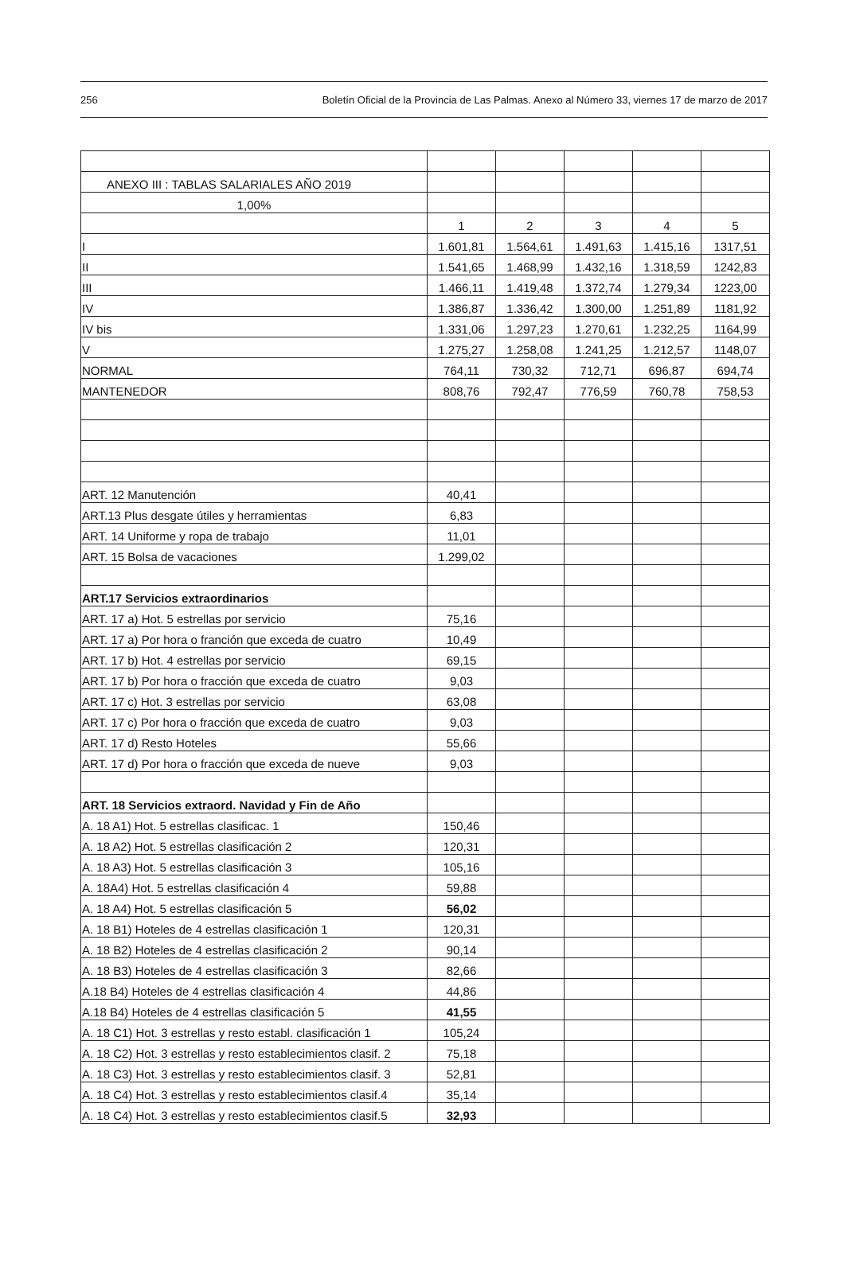256 Boletín Oficial de la Provincia de Las Palmas. Anexo al Número 33, viernes 17 de marzo de 2017
| ANEXO III : TABLAS SALARIALES AÑO 2019 | | | | | |
| 1,00% | | | | | |
| | 1 | 2 | 3 | 4 | 5 |
| I | 1.601,81 | 1.564,61 | 1.491,63 | 1.415,16 | 1317,51 |
| II | 1.541,65 | 1.468,99 | 1.432,16 | 1.318,59 | 1242,83 |
| III | 1.466,11 | 1.419,48 | 1.372,74 | 1.279,34 | 1223,00 |
| IV | 1.386,87 | 1.336,42 | 1.300,00 | 1.251,89 | 1181,92 |
| IV bis | 1.331,06 | 1.297,23 | 1.270,61 | 1.232,25 | 1164,99 |
| V | 1.275,27 | 1.258,08 | 1.241,25 | 1.212,57 | 1148,07 |
| NORMAL | 764,11 | 730,32 | 712,71 | 696,87 | 694,74 |
| MANTENEDOR | 808,76 | 792,47 | 776,59 | 760,78 | 758,53 |
| ART. 12 Manutención | 40,41 | | | | |
| ART.13 Plus desgate útiles y herramientas | 6,83 | | | | |
| ART. 14 Uniforme y ropa de trabajo | 11,01 | | | | |
| ART. 15 Bolsa de vacaciones | 1.299,02 | | | | |
| ART.17 Servicios extraordinarios | | | | | |
| ART. 17 a) Hot. 5 estrellas por servicio | 75,16 | | | | |
| ART. 17 a) Por hora o franción que exceda de cuatro | 10,49 | | | | |
| ART. 17 b) Hot. 4 estrellas por servicio | 69,15 | | | | |
| ART. 17 b) Por hora o fracción que exceda de cuatro | 9,03 | | | | |
| ART. 17 c) Hot. 3 estrellas por servicio | 63,08 | | | | |
| ART. 17 c) Por hora o fracción que exceda de cuatro | 9,03 | | | | |
| ART. 17 d) Resto Hoteles | 55,66 | | | | |
| ART. 17 d) Por hora o fracción que exceda de nueve | 9,03 | | | | |
| ART. 18 Servicios extraord. Navidad y Fin de Año | | | | | |
| A. 18 A1) Hot. 5 estrellas clasificac. 1 | 150,46 | | | | |
| A. 18 A2) Hot. 5 estrellas clasificación 2 | 120,31 | | | | |
| A. 18 A3) Hot. 5 estrellas clasificación 3 | 105,16 | | | | |
| A. 18A4) Hot. 5 estrellas clasificación 4 | 59,88 | | | | |
| A. 18 A4) Hot. 5 estrellas clasificación 5 | 56,02 | | | | |
| A. 18 B1) Hoteles de 4 estrellas clasificación 1 | 120,31 | | | | |
| A. 18 B2) Hoteles de 4 estrellas clasificación 2 | 90,14 | | | | |
| A. 18 B3) Hoteles de 4 estrellas clasificación 3 | 82,66 | | | | |
| A.18 B4) Hoteles de 4 estrellas clasificación 4 | 44,86 | | | | |
| A.18 B4) Hoteles de 4 estrellas clasificación 5 | 41,55 | | | | |
| A. 18 C1) Hot. 3 estrellas y resto establ. clasificación 1 | 105,24 | | | | |
| A. 18 C2) Hot. 3 estrellas y resto establecimientos clasif. 2 | 75,18 | | | | |
| A. 18 C3) Hot. 3 estrellas y resto establecimientos clasif. 3 | 52,81 | | | | |
| A. 18 C4) Hot. 3 estrellas y resto establecimientos clasif.4 | 35,14 | | | | |
| A. 18 C4) Hot. 3 estrellas y resto establecimientos clasif.5 | 32,93 | | | | |